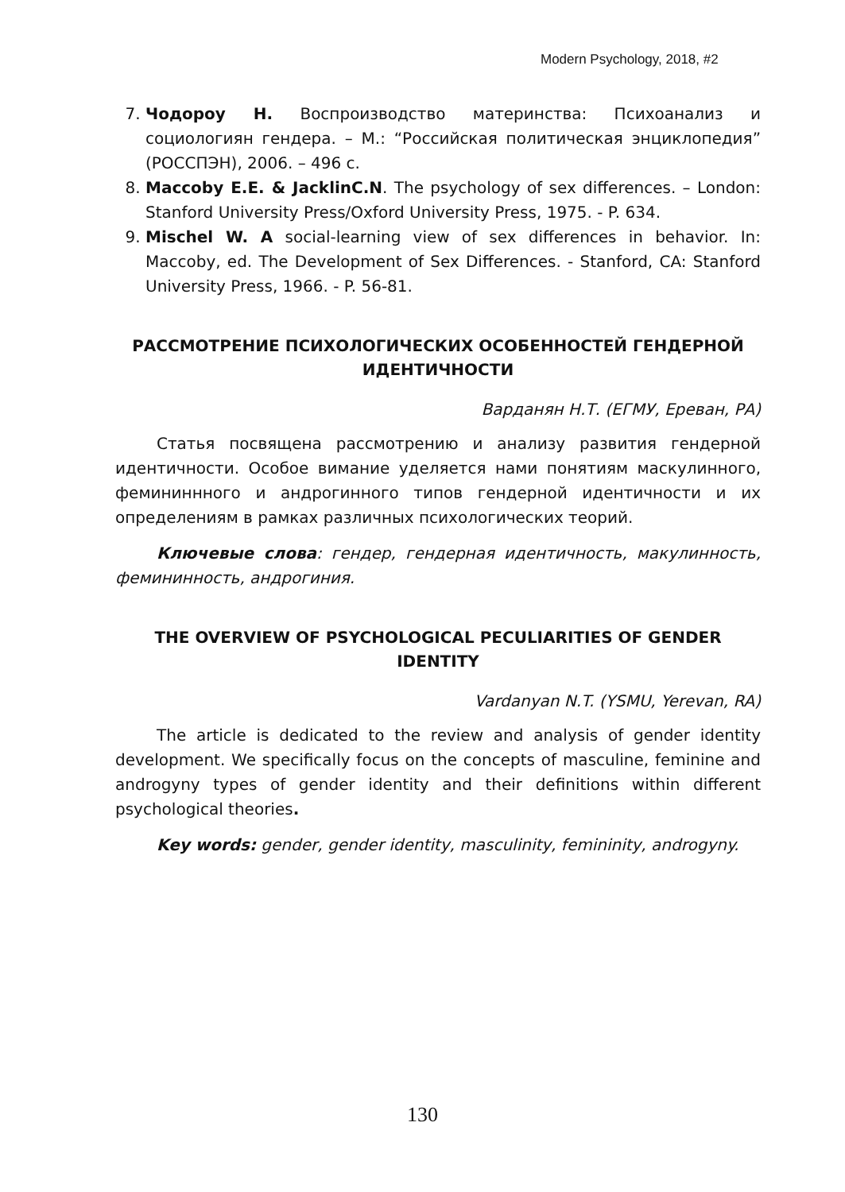Modern Psychology, 2018, #2
7. Чодороу Н. Воспроизводство материнства: Психоанализ и социологиян гендера. – М.: “Российская политическая энциклопедия” (РОССПЭН), 2006. – 496 с.
8. Maccoby E.E. & JacklinC.N. The psychology of sex differences. – London: Stanford University Press/Oxford University Press, 1975. - P. 634.
9. Mischel W. A social-learning view of sex differences in behavior. In: Maccoby, ed. The Development of Sex Differences. - Stanford, CA: Stanford University Press, 1966. - P. 56-81.
РАССМОТРЕНИЕ ПСИХОЛОГИЧЕСКИХ ОСОБЕННОСТЕЙ ГЕНДЕРНОЙ ИДЕНТИЧНОСТИ
Варданян Н.Т. (ЕГМУ, Ереван, РА)
Статья посвящена рассмотрению и анализу развития гендерной идентичности. Особое вимание уделяется нами понятиям маскулинного, фемининнного и андрогинного типов гендерной идентичности и их определениям в рамках различных психологических теорий.
Ключевые слова: гендер, гендерная идентичность, макулинность, фемининность, андрогиния.
THE OVERVIEW OF PSYCHOLOGICAL PECULIARITIES OF GENDER IDENTITY
Vardanyan N.T. (YSMU, Yerevan, RA)
The article is dedicated to the review and analysis of gender identity development. We specifically focus on the concepts of masculine, feminine and androgyny types of gender identity and their definitions within different psychological theories.
Key words: gender, gender identity, masculinity, femininity, androgyny.
130